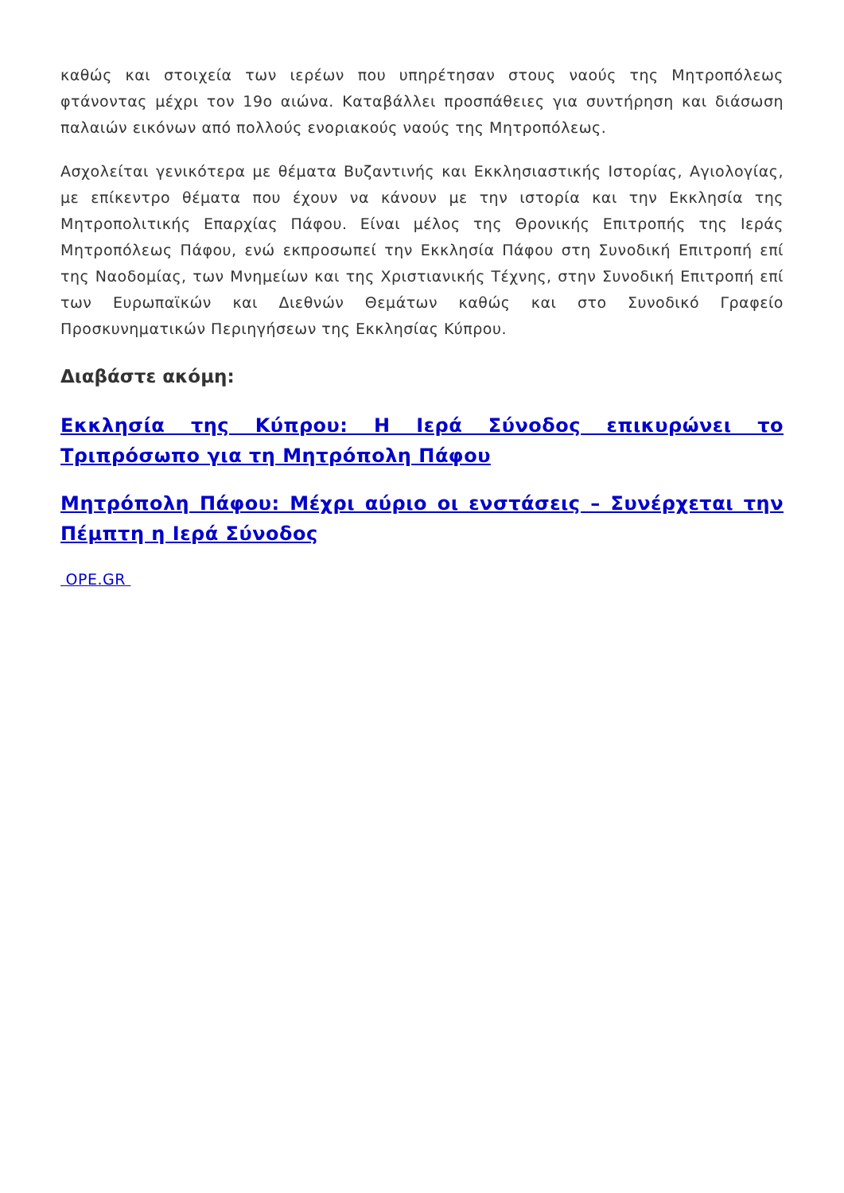καθώς και στοιχεία των ιερέων που υπηρέτησαν στους ναούς της Μητροπόλεως φτάνοντας μέχρι τον 19ο αιώνα. Καταβάλλει προσπάθειες για συντήρηση και διάσωση παλαιών εικόνων από πολλούς ενοριακούς ναούς της Μητροπόλεως.
Ασχολείται γενικότερα με θέματα Βυζαντινής και Εκκλησιαστικής Ιστορίας, Αγιολογίας, με επίκεντρο θέματα που έχουν να κάνουν με την ιστορία και την Εκκλησία της Μητροπολιτικής Επαρχίας Πάφου. Είναι μέλος της Θρονικής Επιτροπής της Ιεράς Μητροπόλεως Πάφου, ενώ εκπροσωπεί την Εκκλησία Πάφου στη Συνοδική Επιτροπή επί της Ναοδομίας, των Μνημείων και της Χριστιανικής Τέχνης, στην Συνοδική Επιτροπή επί των Ευρωπαϊκών και Διεθνών Θεμάτων καθώς και στο Συνοδικό Γραφείο Προσκυνηματικών Περιηγήσεων της Εκκλησίας Κύπρου.
Διαβάστε ακόμη:
Εκκλησία της Κύπρου: Η Ιερά Σύνοδος επικυρώνει το Τριπρόσωπο για τη Μητρόπολη Πάφου
Μητρόπολη Πάφου: Μέχρι αύριο οι ενστάσεις – Συνέρχεται την Πέμπτη η Ιερά Σύνοδος
OPE.GR